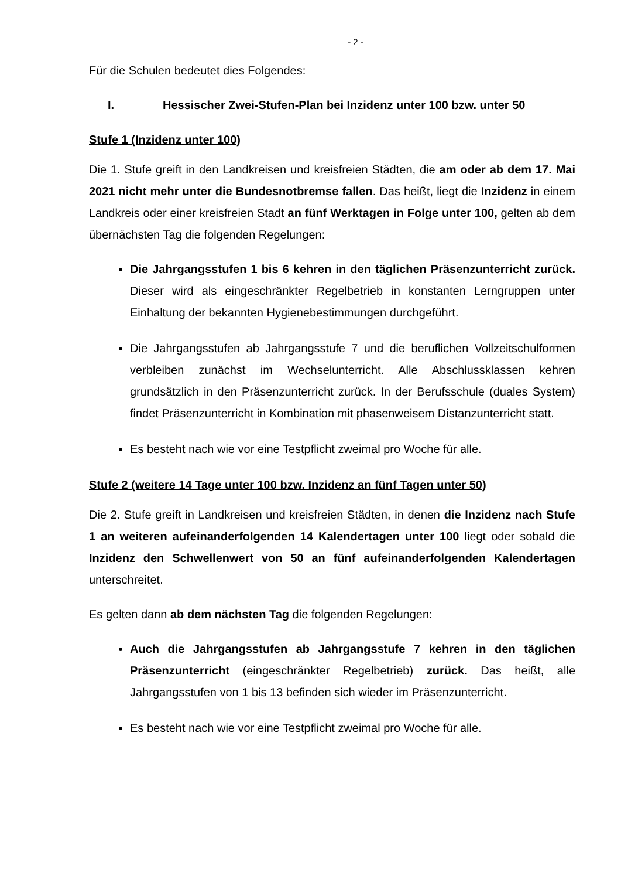- 2 -
Für die Schulen bedeutet dies Folgendes:
I. Hessischer Zwei-Stufen-Plan bei Inzidenz unter 100 bzw. unter 50
Stufe 1 (Inzidenz unter 100)
Die 1. Stufe greift in den Landkreisen und kreisfreien Städten, die am oder ab dem 17. Mai 2021 nicht mehr unter die Bundesnotbremse fallen. Das heißt, liegt die Inzidenz in einem Landkreis oder einer kreisfreien Stadt an fünf Werktagen in Folge unter 100, gelten ab dem übernächsten Tag die folgenden Regelungen:
Die Jahrgangsstufen 1 bis 6 kehren in den täglichen Präsenzunterricht zurück. Dieser wird als eingeschränkter Regelbetrieb in konstanten Lerngruppen unter Einhaltung der bekannten Hygienebestimmungen durchgeführt.
Die Jahrgangsstufen ab Jahrgangsstufe 7 und die beruflichen Vollzeitschulformen verbleiben zunächst im Wechselunterricht. Alle Abschlussklassen kehren grundsätzlich in den Präsenzunterricht zurück. In der Berufsschule (duales System) findet Präsenzunterricht in Kombination mit phasenweisem Distanzunterricht statt.
Es besteht nach wie vor eine Testpflicht zweimal pro Woche für alle.
Stufe 2 (weitere 14 Tage unter 100 bzw. Inzidenz an fünf Tagen unter 50)
Die 2. Stufe greift in Landkreisen und kreisfreien Städten, in denen die Inzidenz nach Stufe 1 an weiteren aufeinanderfolgenden 14 Kalendertagen unter 100 liegt oder sobald die Inzidenz den Schwellenwert von 50 an fünf aufeinanderfolgenden Kalendertagen unterschreitet.
Es gelten dann ab dem nächsten Tag die folgenden Regelungen:
Auch die Jahrgangsstufen ab Jahrgangsstufe 7 kehren in den täglichen Präsenzunterricht (eingeschränkter Regelbetrieb) zurück. Das heißt, alle Jahrgangsstufen von 1 bis 13 befinden sich wieder im Präsenzunterricht.
Es besteht nach wie vor eine Testpflicht zweimal pro Woche für alle.